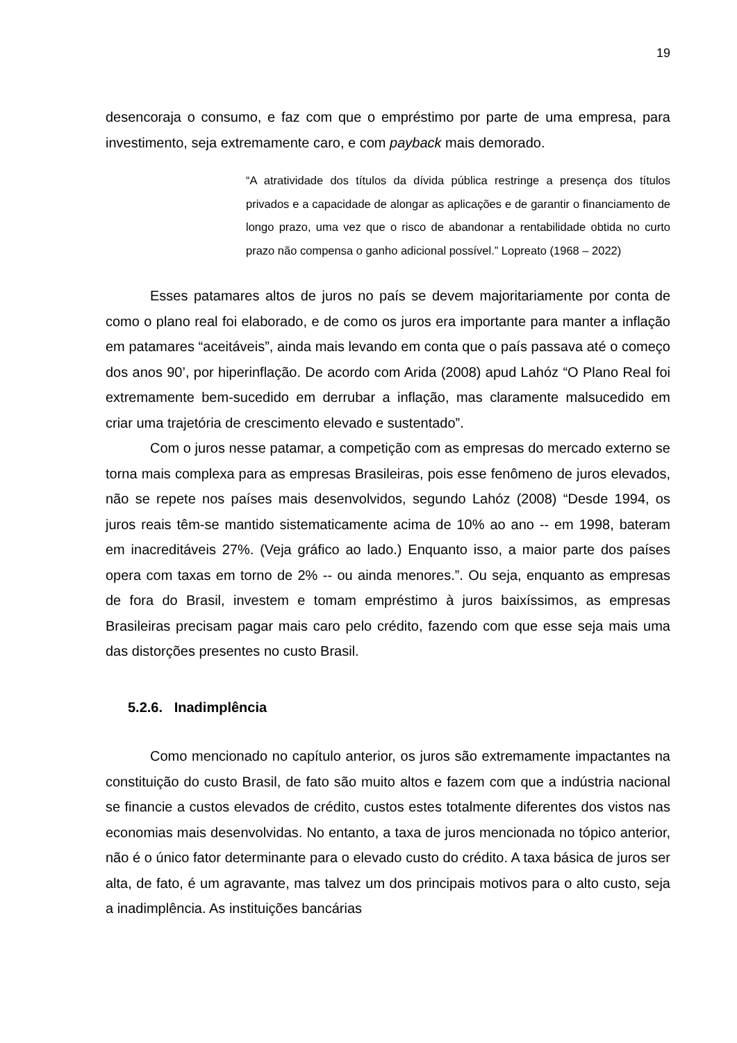19
desencoraja o consumo, e faz com que o empréstimo por parte de uma empresa, para investimento, seja extremamente caro, e com payback mais demorado.
“A atratividade dos títulos da dívida pública restringe a presença dos títulos privados e a capacidade de alongar as aplicações e de garantir o financiamento de longo prazo, uma vez que o risco de abandonar a rentabilidade obtida no curto prazo não compensa o ganho adicional possível.” Lopreato (1968 – 2022)
Esses patamares altos de juros no país se devem majoritariamente por conta de como o plano real foi elaborado, e de como os juros era importante para manter a inflação em patamares “aceitáveis”, ainda mais levando em conta que o país passava até o começo dos anos 90’, por hiperinflação. De acordo com Arida (2008) apud Lahóz “O Plano Real foi extremamente bem-sucedido em derrubar a inflação, mas claramente malsucedido em criar uma trajetória de crescimento elevado e sustentado”.
Com o juros nesse patamar, a competição com as empresas do mercado externo se torna mais complexa para as empresas Brasileiras, pois esse fenômeno de juros elevados, não se repete nos países mais desenvolvidos, segundo Lahóz (2008) “Desde 1994, os juros reais têm-se mantido sistematicamente acima de 10% ao ano -- em 1998, bateram em inacreditáveis 27%. (Veja gráfico ao lado.) Enquanto isso, a maior parte dos países opera com taxas em torno de 2% -- ou ainda menores.”. Ou seja, enquanto as empresas de fora do Brasil, investem e tomam empréstimo à juros baixíssimos, as empresas Brasileiras precisam pagar mais caro pelo crédito, fazendo com que esse seja mais uma das distorções presentes no custo Brasil.
5.2.6. Inadimplência
Como mencionado no capítulo anterior, os juros são extremamente impactantes na constituição do custo Brasil, de fato são muito altos e fazem com que a indústria nacional se financie a custos elevados de crédito, custos estes totalmente diferentes dos vistos nas economias mais desenvolvidas. No entanto, a taxa de juros mencionada no tópico anterior, não é o único fator determinante para o elevado custo do crédito. A taxa básica de juros ser alta, de fato, é um agravante, mas talvez um dos principais motivos para o alto custo, seja a inadimplência. As instituições bancárias